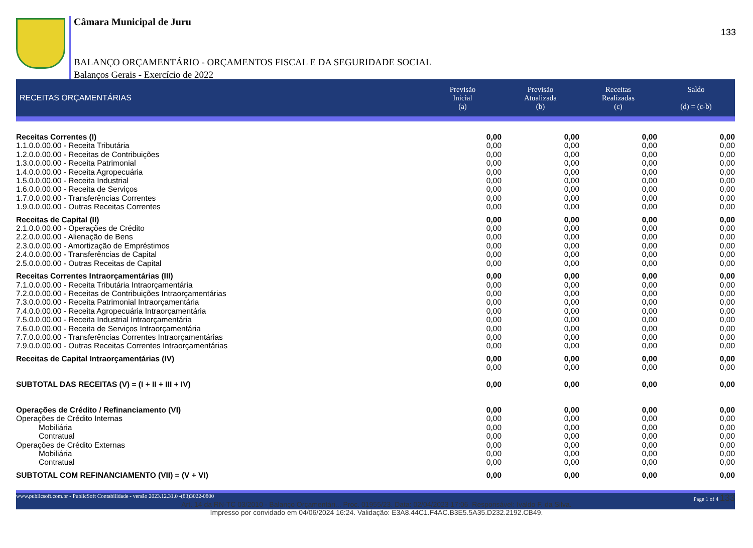133
Câmara Municipal de Juru
BALANÇO ORÇAMENTÁRIO - ORÇAMENTOS FISCAL E DA SEGURIDADE SOCIAL
Balanços Gerais - Exercício de 2022
| RECEITAS ORÇAMENTÁRIAS | Previsão Inicial (a) | Previsão Atualizada (b) | Receitas Realizadas (c) | Saldo (d) = (c-b) |
| --- | --- | --- | --- | --- |
| Receitas Correntes (I) | 0,00 | 0,00 | 0,00 | 0,00 |
| 1.1.0.0.00.00 - Receita Tributária | 0,00 | 0,00 | 0,00 | 0,00 |
| 1.2.0.0.00.00 - Receitas de Contribuições | 0,00 | 0,00 | 0,00 | 0,00 |
| 1.3.0.0.00.00 - Receita Patrimonial | 0,00 | 0,00 | 0,00 | 0,00 |
| 1.4.0.0.00.00 - Receita Agropecuária | 0,00 | 0,00 | 0,00 | 0,00 |
| 1.5.0.0.00.00 - Receita Industrial | 0,00 | 0,00 | 0,00 | 0,00 |
| 1.6.0.0.00.00 - Receita de Serviços | 0,00 | 0,00 | 0,00 | 0,00 |
| 1.7.0.0.00.00 - Transferências Correntes | 0,00 | 0,00 | 0,00 | 0,00 |
| 1.9.0.0.00.00 - Outras Receitas Correntes | 0,00 | 0,00 | 0,00 | 0,00 |
| Receitas de Capital (II) | 0,00 | 0,00 | 0,00 | 0,00 |
| 2.1.0.0.00.00 - Operações de Crédito | 0,00 | 0,00 | 0,00 | 0,00 |
| 2.2.0.0.00.00 - Alienação de Bens | 0,00 | 0,00 | 0,00 | 0,00 |
| 2.3.0.0.00.00 - Amortização de Empréstimos | 0,00 | 0,00 | 0,00 | 0,00 |
| 2.4.0.0.00.00 - Transferências de Capital | 0,00 | 0,00 | 0,00 | 0,00 |
| 2.5.0.0.00.00 - Outras Receitas de Capital | 0,00 | 0,00 | 0,00 | 0,00 |
| Receitas Correntes Intraorçamentárias (III) | 0,00 | 0,00 | 0,00 | 0,00 |
| 7.1.0.0.00.00 - Receita Tributária Intraorçamentária | 0,00 | 0,00 | 0,00 | 0,00 |
| 7.2.0.0.00.00 - Receitas de Contribuições Intraorçamentárias | 0,00 | 0,00 | 0,00 | 0,00 |
| 7.3.0.0.00.00 - Receita Patrimonial Intraorçamentária | 0,00 | 0,00 | 0,00 | 0,00 |
| 7.4.0.0.00.00 - Receita Agropecuária Intraorçamentária | 0,00 | 0,00 | 0,00 | 0,00 |
| 7.5.0.0.00.00 - Receita Industrial Intraorçamentária | 0,00 | 0,00 | 0,00 | 0,00 |
| 7.6.0.0.00.00 - Receita de Serviços Intraorçamentária | 0,00 | 0,00 | 0,00 | 0,00 |
| 7.7.0.0.00.00 - Transferências Correntes Intraorçamentárias | 0,00 | 0,00 | 0,00 | 0,00 |
| 7.9.0.0.00.00 - Outras Receitas Correntes Intraorçamentárias | 0,00 | 0,00 | 0,00 | 0,00 |
| Receitas de Capital Intraorçamentárias (IV) | 0,00 | 0,00 | 0,00 | 0,00 |
| | 0,00 | 0,00 | 0,00 | 0,00 |
| SUBTOTAL DAS RECEITAS (V) = (I + II + III + IV) | 0,00 | 0,00 | 0,00 | 0,00 |
| Operações de Crédito / Refinanciamento (VI) | 0,00 | 0,00 | 0,00 | 0,00 |
| Operações de Crédito Internas | 0,00 | 0,00 | 0,00 | 0,00 |
| Mobiliária | 0,00 | 0,00 | 0,00 | 0,00 |
| Contratual | 0,00 | 0,00 | 0,00 | 0,00 |
| Operações de Crédito Externas | 0,00 | 0,00 | 0,00 | 0,00 |
| Mobiliária | 0,00 | 0,00 | 0,00 | 0,00 |
| Contratual | 0,00 | 0,00 | 0,00 | 0,00 |
| SUBTOTAL COM REFINANCIAMENTO (VII) = (V + VI) | 0,00 | 0,00 | 0,00 | 0,00 |
www.publicsoft.com.br - PublicSoft Contabilidade - versão 2023.12.31.0 -(83)3022-0800 Page 1 of 4 133
Art. 14 da RN-TC 03/2010 - Balanço Orçamentári... Proc. 01955/23. Data: 02/04/2023 17:06. Responsável: Ivaldo F. da Silva.
Impresso por convidado em 04/06/2024 16:24. Validação: E3A8.44C1.F4AC.B3E5.5A35.D232.2192.CB49.